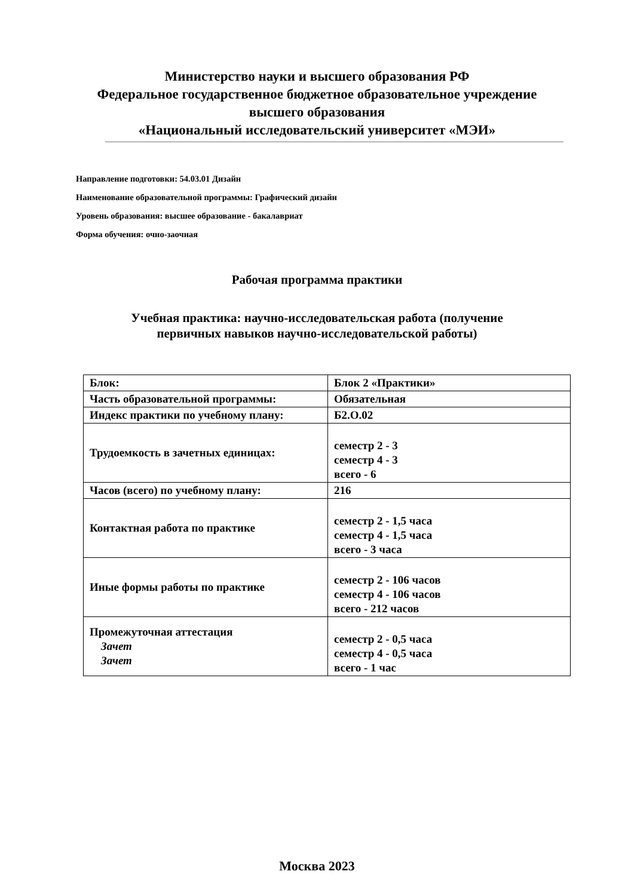Министерство науки и высшего образования РФ
Федеральное государственное бюджетное образовательное учреждение
высшего образования
«Национальный исследовательский университет «МЭИ»
Направление подготовки: 54.03.01 Дизайн
Наименование образовательной программы: Графический дизайн
Уровень образования: высшее образование - бакалавриат
Форма обучения: очно-заочная
Рабочая программа практики
Учебная практика: научно-исследовательская работа (получение
первичных навыков научно-исследовательской работы)
| Блок: | Блок 2 «Практики» |
| Часть образовательной программы: | Обязательная |
| Индекс практики по учебному плану: | Б2.О.02 |
| Трудоемкость в зачетных единицах: | семестр 2 - 3 семестр 4 - 3 всего - 6 |
| Часов (всего) по учебному плану: | 216 |
| Контактная работа по практике | семестр 2 - 1,5 часа семестр 4 - 1,5 часа всего - 3 часа |
| Иные формы работы по практике | семестр 2 - 106 часов семестр 4 - 106 часов всего - 212 часов |
| Промежуточная аттестация Зачет Зачет | семестр 2 - 0,5 часа семестр 4 - 0,5 часа всего - 1 час |
Москва 2023